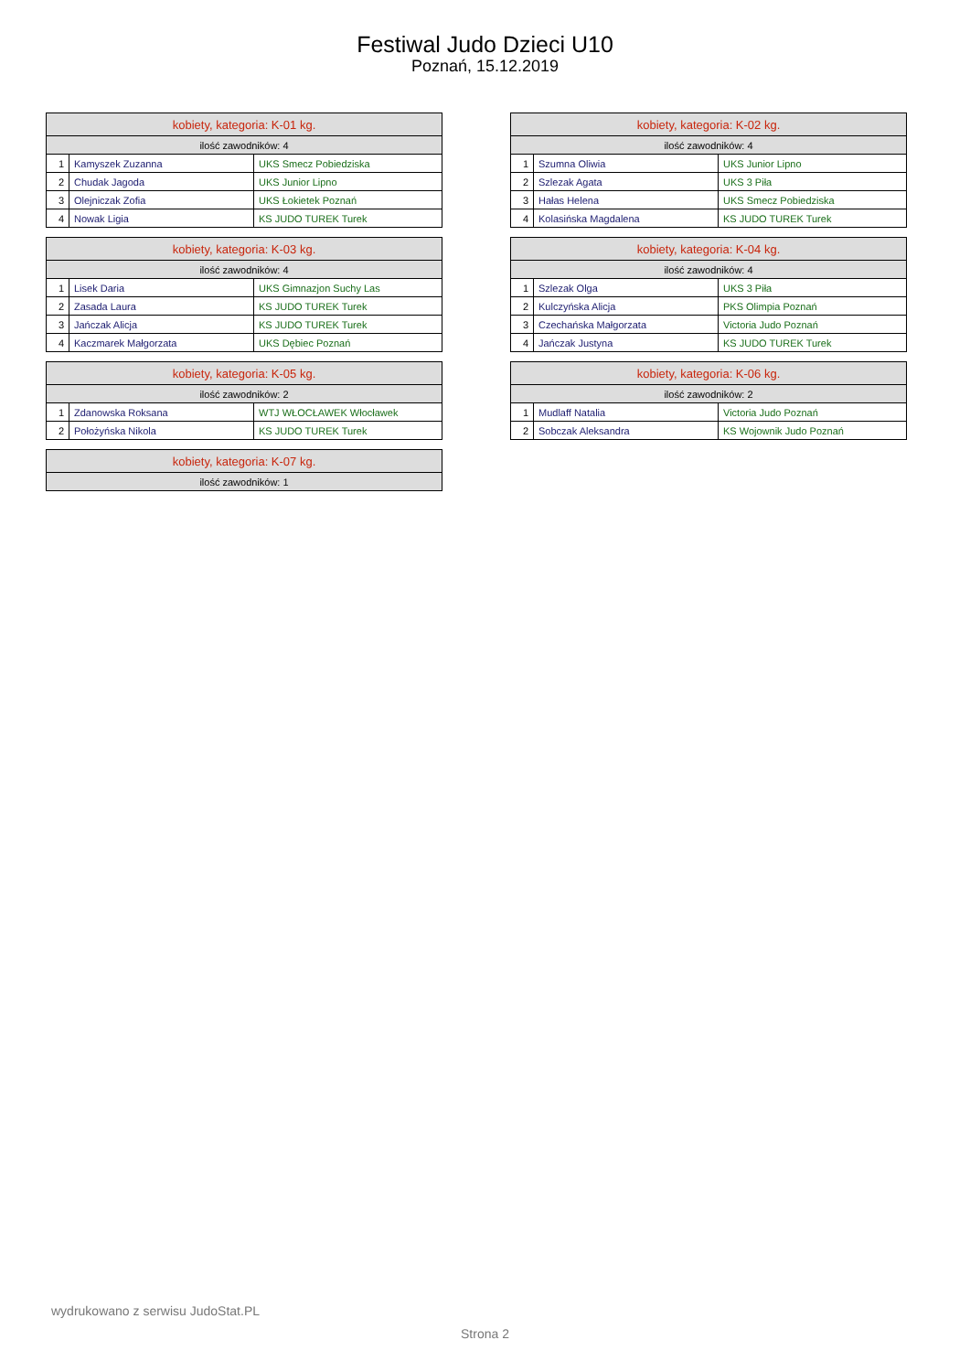Festiwal Judo Dzieci U10
Poznań, 15.12.2019
| kobiety, kategoria: K-01 kg. | | |
| ilość zawodników: 4 | | |
| 1 | Kamyszek Zuzanna | UKS Smecz Pobiedziska |
| 2 | Chudak Jagoda | UKS Junior Lipno |
| 3 | Olejniczak Zofia | UKS Łokietek Poznań |
| 4 | Nowak Ligia | KS JUDO TUREK Turek |
| kobiety, kategoria: K-02 kg. | | |
| ilość zawodników: 4 | | |
| 1 | Szumna Oliwia | UKS Junior Lipno |
| 2 | Szlezak Agata | UKS 3 Piła |
| 3 | Hałas Helena | UKS Smecz Pobiedziska |
| 4 | Kolasińska Magdalena | KS JUDO TUREK Turek |
| kobiety, kategoria: K-03 kg. | | |
| ilość zawodników: 4 | | |
| 1 | Lisek Daria | UKS Gimnazjon Suchy Las |
| 2 | Zasada Laura | KS JUDO TUREK Turek |
| 3 | Jańczak Alicja | KS JUDO TUREK Turek |
| 4 | Kaczmarek Małgorzata | UKS Dębiec Poznań |
| kobiety, kategoria: K-04 kg. | | |
| ilość zawodników: 4 | | |
| 1 | Szlezak Olga | UKS 3 Piła |
| 2 | Kulczyńska Alicja | PKS Olimpia Poznań |
| 3 | Czechańska Małgorzata | Victoria Judo Poznań |
| 4 | Jańczak Justyna | KS JUDO TUREK Turek |
| kobiety, kategoria: K-05 kg. | | |
| ilość zawodników: 2 | | |
| 1 | Zdanowska Roksana | WTJ WŁOCŁAWEK Włocławek |
| 2 | Położyńska Nikola | KS JUDO TUREK Turek |
| kobiety, kategoria: K-06 kg. | | |
| ilość zawodników: 2 | | |
| 1 | Mudlaff Natalia | Victoria Judo Poznań |
| 2 | Sobczak Aleksandra | KS Wojownik Judo Poznań |
| kobiety, kategoria: K-07 kg. |
| ilość zawodników: 1 |
wydrukowano z serwisu JudoStat.PL
Strona 2